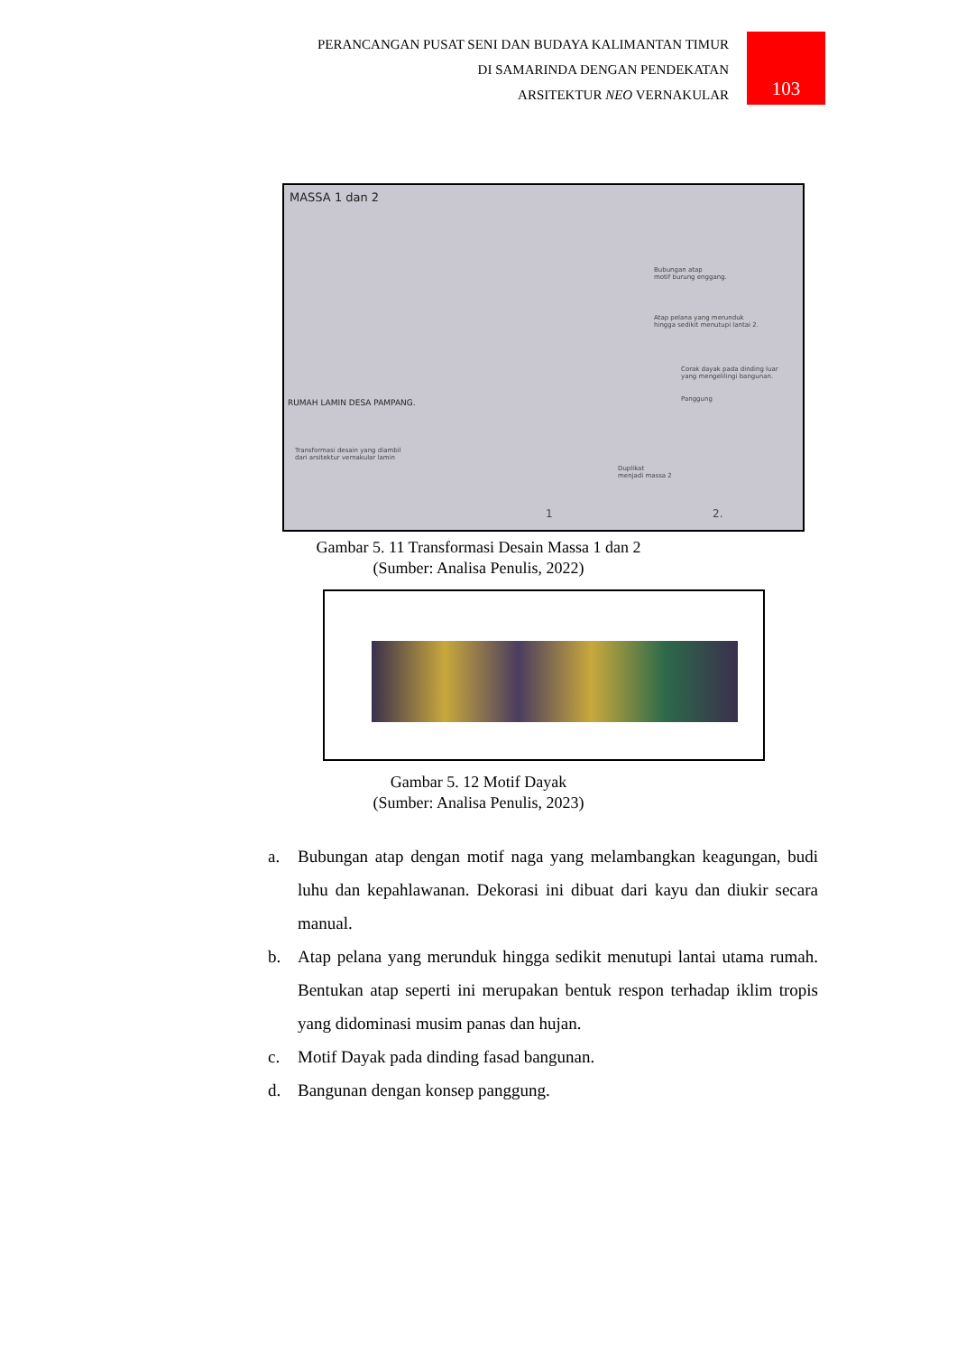PERANCANGAN PUSAT SENI DAN BUDAYA KALIMANTAN TIMUR
DI SAMARINDA DENGAN PENDEKATAN
ARSITEKTUR NEO VERNAKULAR
103
MASSA 1 dan 2
Bubungan atap
motif burung enggang.
Atap pelana yang merunduk
hingga sedikit menutupi lantai 2.
Corak dayak pada dinding luar
yang mengelilingi bangunan.
Panggung
RUMAH LAMIN DESA PAMPANG.
Transformasi desain yang diambil
dari arsitektur vernakular lamin
Duplikat
menjadi massa 2
1 2.
Gambar 5. 11 Transformasi Desain Massa 1 dan 2
(Sumber: Analisa Penulis, 2022)
Gambar 5. 12 Motif Dayak
(Sumber: Analisa Penulis, 2023)
a. Bubungan atap dengan motif naga yang melambangkan keagungan, budi luhu dan kepahlawanan. Dekorasi ini dibuat dari kayu dan diukir secara manual.
b. Atap pelana yang merunduk hingga sedikit menutupi lantai utama rumah. Bentukan atap seperti ini merupakan bentuk respon terhadap iklim tropis yang didominasi musim panas dan hujan.
c. Motif Dayak pada dinding fasad bangunan.
d. Bangunan dengan konsep panggung.